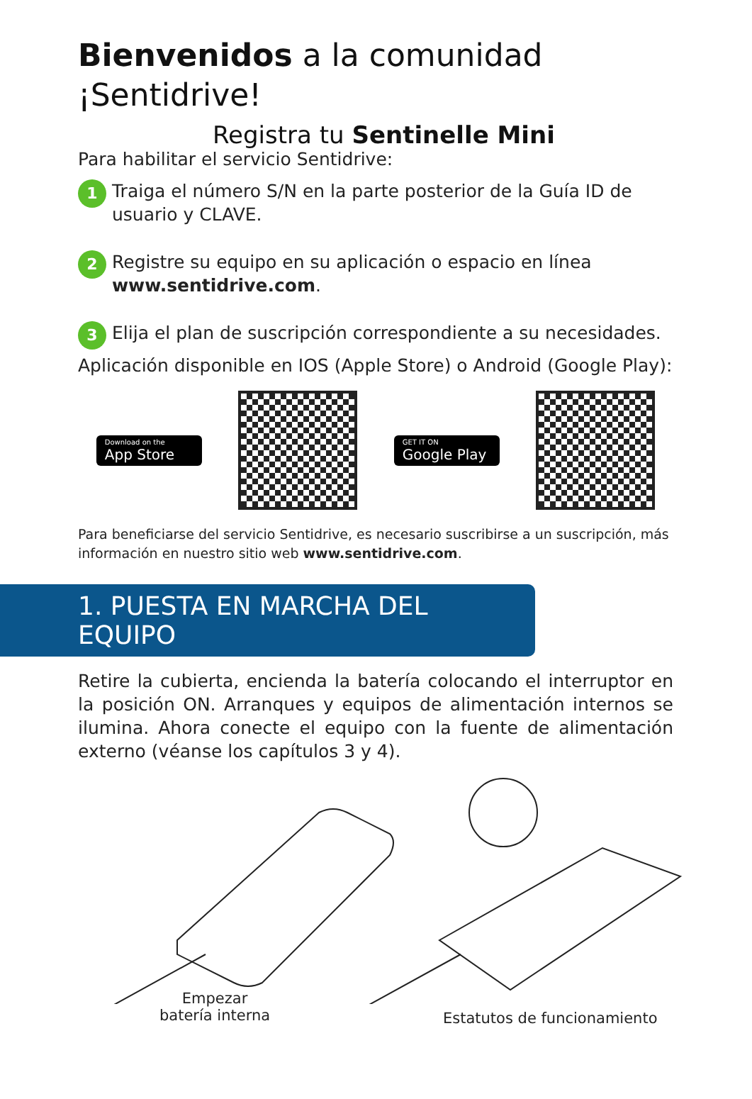Bienvenidos a la comunidad
¡Sentidrive!
Registra tu Sentinelle Mini
Para habilitar el servicio Sentidrive:
1
Traiga el número S/N en la parte posterior de la Guía ID de usuario y CLAVE.
2
Registre su equipo en su aplicación o espacio en línea www.sentidrive.com.
3
Elija el plan de suscripción correspondiente a su necesidades.
Aplicación disponible en IOS (Apple Store) o Android (Google Play):
Download on the
App Store
GET IT ON
Google Play
Para beneficiarse del servicio Sentidrive, es necesario suscribirse a un suscripción, más información en nuestro sitio web www.sentidrive.com.
1. PUESTA EN MARCHA DEL EQUIPO
Retire la cubierta, encienda la batería colocando el interruptor en la posición ON. Arranques y equipos de alimentación internos se ilumina. Ahora conecte el equipo con la fuente de alimentación externo (véanse los capítulos 3 y 4).
Empezar
batería interna
Estatutos de funcionamiento